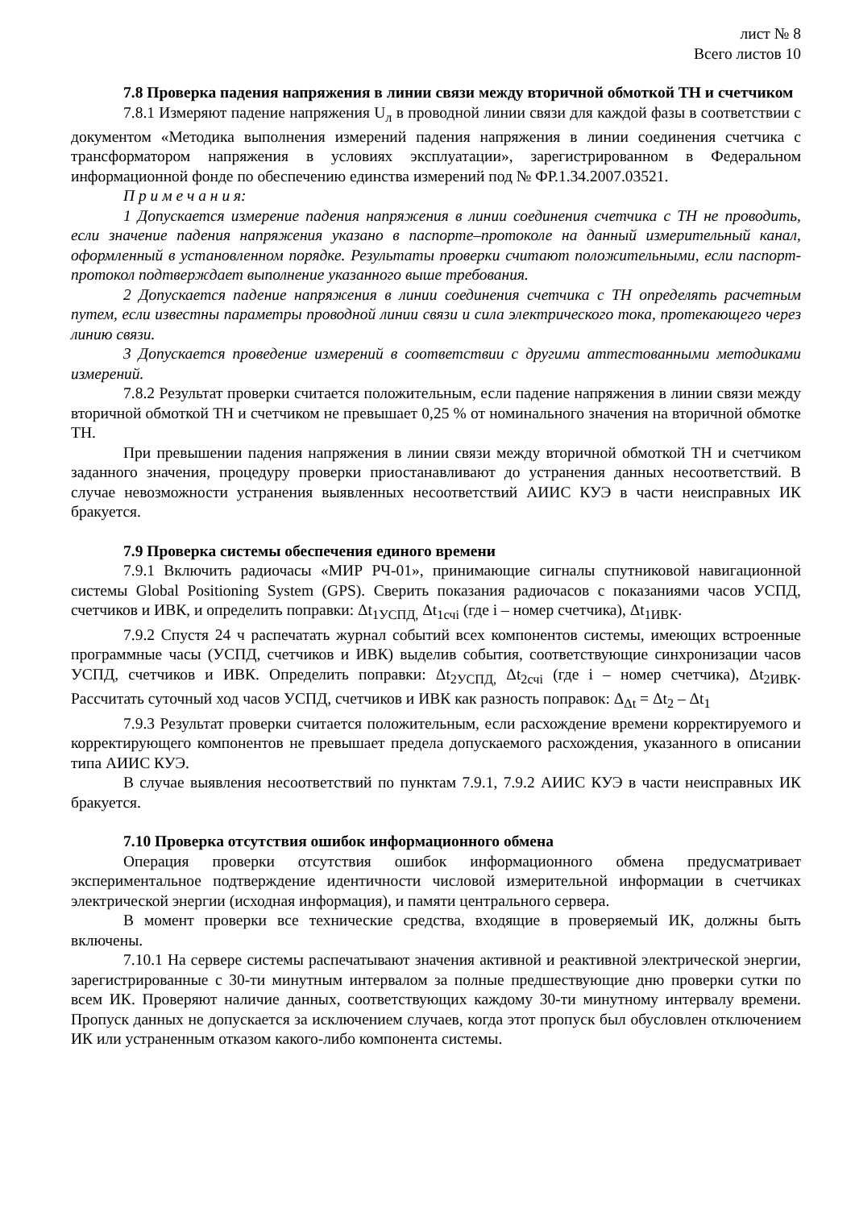лист № 8
Всего листов 10
7.8 Проверка падения напряжения в линии связи между вторичной обмоткой ТН и счетчиком
7.8.1 Измеряют падение напряжения U<sub>л</sub> в проводной линии связи для каждой фазы в соответствии с документом «Методика выполнения измерений падения напряжения в линии соединения счетчика с трансформатором напряжения в условиях эксплуатации», зарегистрированном в Федеральном информационной фонде по обеспечению единства измерений под № ФР.1.34.2007.03521.
П р и м е ч а н и я:
1 Допускается измерение падения напряжения в линии соединения счетчика с ТН не проводить, если значение падения напряжения указано в паспорте–протоколе на данный измерительный канал, оформленный в установленном порядке. Результаты проверки считают положительными, если паспорт-протокол подтверждает выполнение указанного выше требования.
2 Допускается падение напряжения в линии соединения счетчика с ТН определять расчетным путем, если известны параметры проводной линии связи и сила электрического тока, протекающего через линию связи.
3 Допускается проведение измерений в соответствии с другими аттестованными методиками измерений.
7.8.2 Результат проверки считается положительным, если падение напряжения в линии связи между вторичной обмоткой ТН и счетчиком не превышает 0,25 % от номинального значения на вторичной обмотке ТН.
При превышении падения напряжения в линии связи между вторичной обмоткой ТН и счетчиком заданного значения, процедуру проверки приостанавливают до устранения данных несоответствий. В случае невозможности устранения выявленных несоответствий АИИС КУЭ в части неисправных ИК бракуется.
7.9 Проверка системы обеспечения единого времени
7.9.1 Включить радиочасы «МИР РЧ-01», принимающие сигналы спутниковой навигационной системы Global Positioning System (GPS). Сверить показания радиочасов с показаниями часов УСПД, счетчиков и ИВК, и определить поправки: Δt<sub>1УСПД,</sub> Δt<sub>1счi</sub> (где i – номер счетчика), Δt<sub>1ИВК</sub>.
7.9.2 Спустя 24 ч распечатать журнал событий всех компонентов системы, имеющих встроенные программные часы (УСПД, счетчиков и ИВК) выделив события, соответствующие синхронизации часов УСПД, счетчиков и ИВК. Определить поправки: Δt<sub>2УСПД,</sub> Δt<sub>2счi</sub> (где i – номер счетчика), Δt<sub>2ИВК</sub>. Рассчитать суточный ход часов УСПД, счетчиков и ИВК как разность поправок: Δ<sub>Δt</sub> = Δt<sub>2</sub> – Δt<sub>1</sub>
7.9.3 Результат проверки считается положительным, если расхождение времени корректируемого и корректирующего компонентов не превышает предела допускаемого расхождения, указанного в описании типа АИИС КУЭ.
В случае выявления несоответствий по пунктам 7.9.1, 7.9.2 АИИС КУЭ в части неисправных ИК бракуется.
7.10 Проверка отсутствия ошибок информационного обмена
Операция проверки отсутствия ошибок информационного обмена предусматривает экспериментальное подтверждение идентичности числовой измерительной информации в счетчиках электрической энергии (исходная информация), и памяти центрального сервера.
В момент проверки все технические средства, входящие в проверяемый ИК, должны быть включены.
7.10.1 На сервере системы распечатывают значения активной и реактивной электрической энергии, зарегистрированные с 30-ти минутным интервалом за полные предшествующие дню проверки сутки по всем ИК. Проверяют наличие данных, соответствующих каждому 30-ти минутному интервалу времени. Пропуск данных не допускается за исключением случаев, когда этот пропуск был обусловлен отключением ИК или устраненным отказом какого-либо компонента системы.